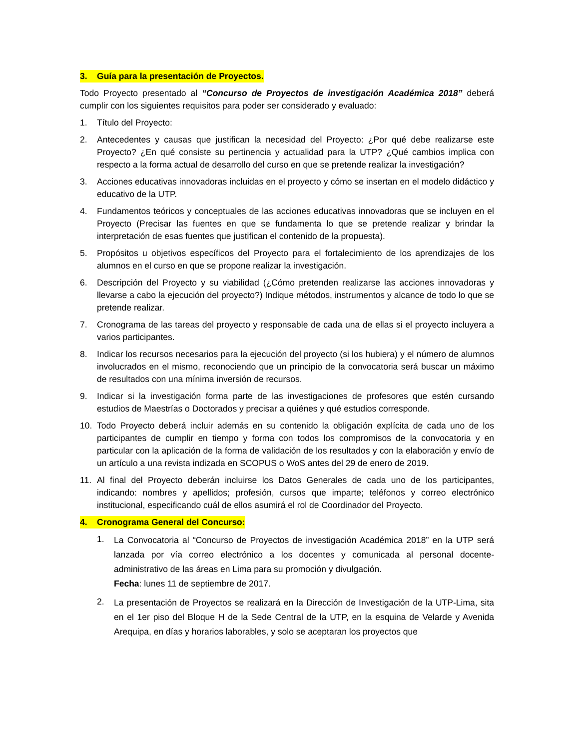3. Guía para la presentación de Proyectos.
Todo Proyecto presentado al “Concurso de Proyectos de investigación Académica 2018” deberá cumplir con los siguientes requisitos para poder ser considerado y evaluado:
1. Título del Proyecto:
2. Antecedentes y causas que justifican la necesidad del Proyecto: ¿Por qué debe realizarse este Proyecto? ¿En qué consiste su pertinencia y actualidad para la UTP? ¿Qué cambios implica con respecto a la forma actual de desarrollo del curso en que se pretende realizar la investigación?
3. Acciones educativas innovadoras incluidas en el proyecto y cómo se insertan en el modelo didáctico y educativo de la UTP.
4. Fundamentos teóricos y conceptuales de las acciones educativas innovadoras que se incluyen en el Proyecto (Precisar las fuentes en que se fundamenta lo que se pretende realizar y brindar la interpretación de esas fuentes que justifican el contenido de la propuesta).
5. Propósitos u objetivos específicos del Proyecto para el fortalecimiento de los aprendizajes de los alumnos en el curso en que se propone realizar la investigación.
6. Descripción del Proyecto y su viabilidad (¿Cómo pretenden realizarse las acciones innovadoras y llevarse a cabo la ejecución del proyecto?) Indique métodos, instrumentos y alcance de todo lo que se pretende realizar.
7. Cronograma de las tareas del proyecto y responsable de cada una de ellas si el proyecto incluyera a varios participantes.
8. Indicar los recursos necesarios para la ejecución del proyecto (si los hubiera) y el número de alumnos involucrados en el mismo, reconociendo que un principio de la convocatoria será buscar un máximo de resultados con una mínima inversión de recursos.
9. Indicar si la investigación forma parte de las investigaciones de profesores que estén cursando estudios de Maestrías o Doctorados y precisar a quiénes y qué estudios corresponde.
10. Todo Proyecto deberá incluir además en su contenido la obligación explícita de cada uno de los participantes de cumplir en tiempo y forma con todos los compromisos de la convocatoria y en particular con la aplicación de la forma de validación de los resultados y con la elaboración y envío de un artículo a una revista indizada en SCOPUS o WoS antes del 29 de enero de 2019.
11. Al final del Proyecto deberán incluirse los Datos Generales de cada uno de los participantes, indicando: nombres y apellidos; profesión, cursos que imparte; teléfonos y correo electrónico institucional, especificando cuál de ellos asumirá el rol de Coordinador del Proyecto.
4. Cronograma General del Concurso:
1.
La Convocatoria al “Concurso de Proyectos de investigación Académica 2018” en la UTP será lanzada por vía correo electrónico a los docentes y comunicada al personal docente-administrativo de las áreas en Lima para su promoción y divulgación.
Fecha: lunes 11 de septiembre de 2017.
2.
La presentación de Proyectos se realizará en la Dirección de Investigación de la UTP-Lima, sita en el 1er piso del Bloque H de la Sede Central de la UTP, en la esquina de Velarde y Avenida Arequipa, en días y horarios laborables, y solo se aceptaran los proyectos que